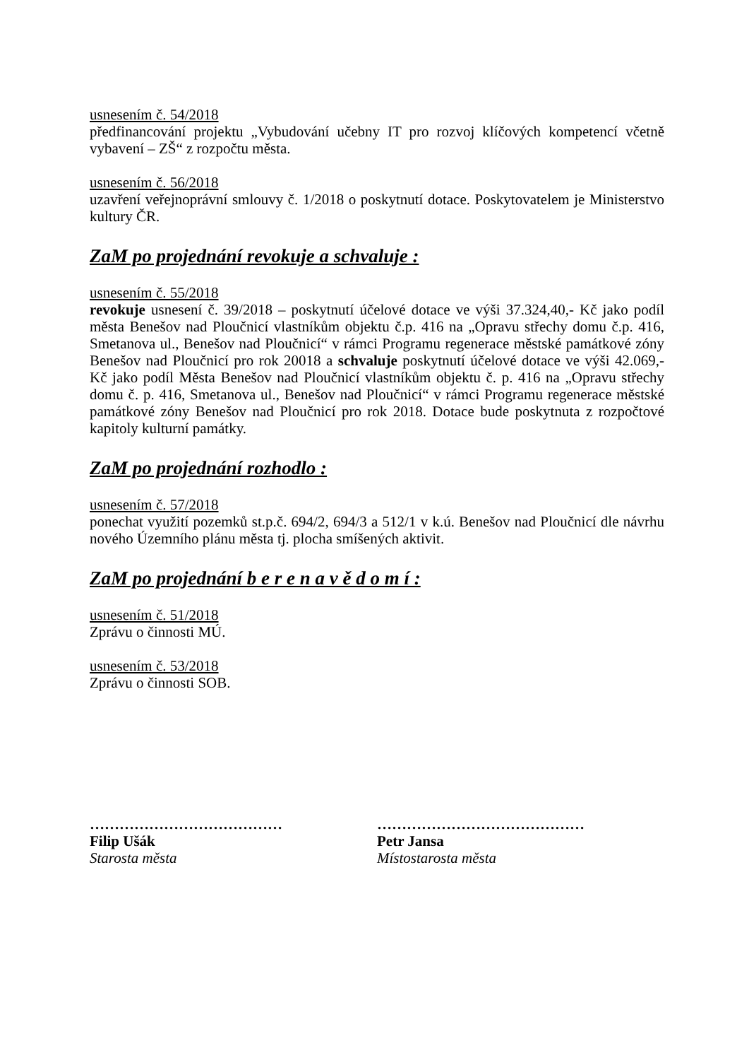usnesením č. 54/2018
předfinancování projektu „Vybudování učebny IT pro rozvoj klíčových kompetencí včetně vybavení – ZŠ“ z rozpočtu města.
usnesením č. 56/2018
uzavření veřejnoprávní smlouvy č. 1/2018 o poskytnutí dotace. Poskytovatelem je Ministerstvo kultury ČR.
ZaM po projednání revokuje a schvaluje :
usnesením č. 55/2018
revokuje usnesení č. 39/2018 – poskytnutí účelové dotace ve výši 37.324,40,- Kč jako podíl města Benešov nad Ploučnicí vlastníkům objektu č.p. 416 na „Opravu střechy domu č.p. 416, Smetanova ul., Benešov nad Ploučnicí“ v rámci Programu regenerace městské památkové zóny Benešov nad Ploučnicí pro rok 20018 a schvaluje poskytnutí účelové dotace ve výši 42.069,- Kč jako podíl Města Benešov nad Ploučnicí vlastníkům objektu č. p. 416 na „Opravu střechy domu č. p. 416, Smetanova ul., Benešov nad Ploučnicí“ v rámci Programu regenerace městské památkové zóny Benešov nad Ploučnicí pro rok 2018. Dotace bude poskytnuta z rozpočtové kapitoly kulturní památky.
ZaM po projednání rozhodlo :
usnesením č. 57/2018
ponechat využití pozemků st.p.č. 694/2, 694/3 a 512/1 v k.ú. Benešov nad Ploučnicí dle návrhu nového Územního plánu města tj. plocha smíšených aktivit.
ZaM po projednání b e r e n a v ě d o m í :
usnesením č. 51/2018
Zprávu o činnosti MÚ.
usnesením č. 53/2018
Zprávu o činnosti SOB.
…………………………………
Filip Ušák
Starosta města
……………………………………
Petr Jansa
Místostarosta města